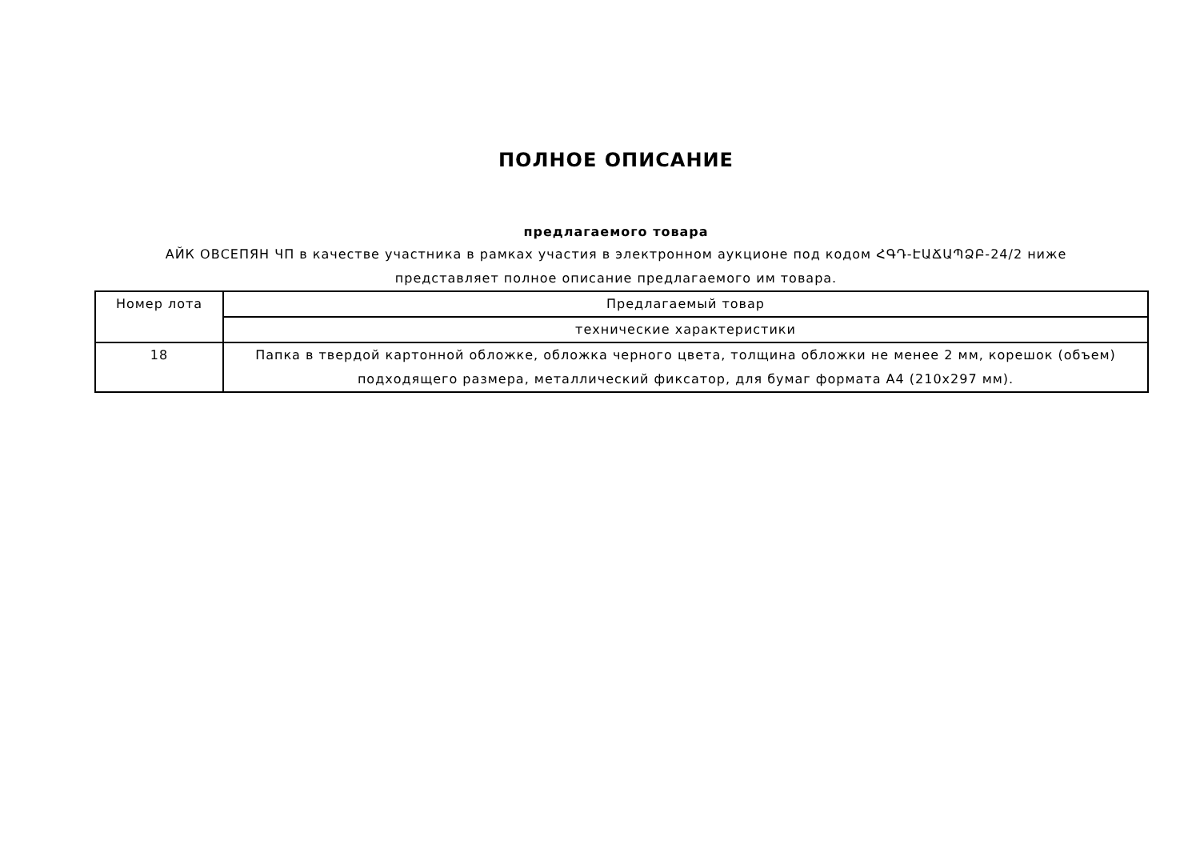ПОЛНОЕ ОПИСАНИЕ
предлагаемого товара
АЙК ОВСЕПЯН ЧП в качестве участника в рамках участия в электронном аукционе под кодом ՀԳԴ-ԷԱՃԱՊՁԲ-24/2 ниже представляет полное описание предлагаемого им товара.
| Номер лота | Предлагаемый товар |
| | технические характеристики |
| 18 | Папка в твердой картонной обложке, обложка черного цвета, толщина обложки не менее 2 мм, корешок (объем) подходящего размера, металлический фиксатор, для бумаг формата А4 (210x297 мм). |